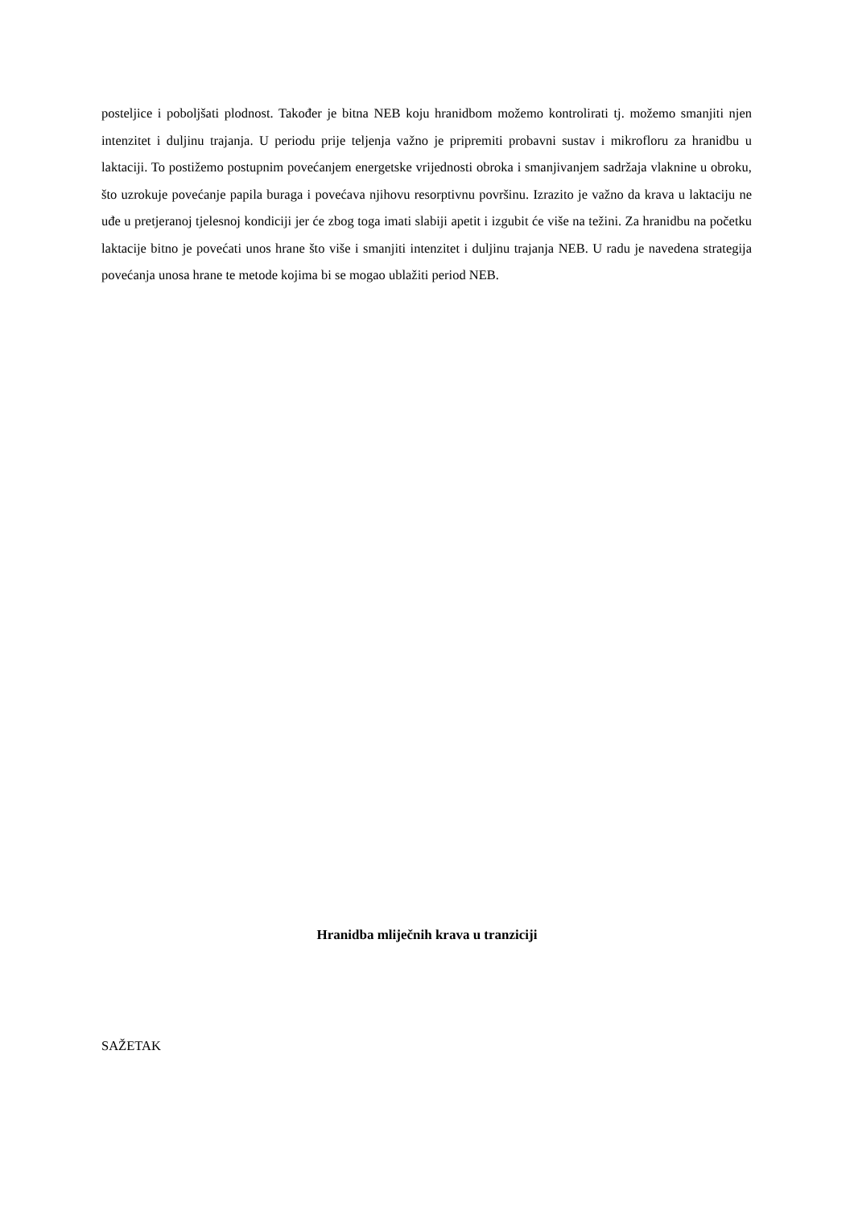posteljice i poboljšati plodnost. Također je bitna NEB koju hranidbom možemo kontrolirati tj. možemo smanjiti njen intenzitet i duljinu trajanja. U periodu prije teljenja važno je pripremiti probavni sustav i mikrofloru za hranidbu u laktaciji. To postižemo postupnim povećanjem energetske vrijednosti obroka i smanjivanjem sadržaja vlaknine u obroku, što uzrokuje povećanje papila buraga i povećava njihovu resorptivnu površinu. Izrazito je važno da krava u laktaciju ne uđe u pretjeranoj tjelesnoj kondiciji jer će zbog toga imati slabiji apetit i izgubit će više na težini. Za hranidbu na početku laktacije bitno je povećati unos hrane što više i smanjiti intenzitet i duljinu trajanja NEB. U radu je navedena strategija povećanja unosa hrane te metode kojima bi se mogao ublažiti period NEB.
Hranidba mliječnih krava u tranziciji
SAŽETAK